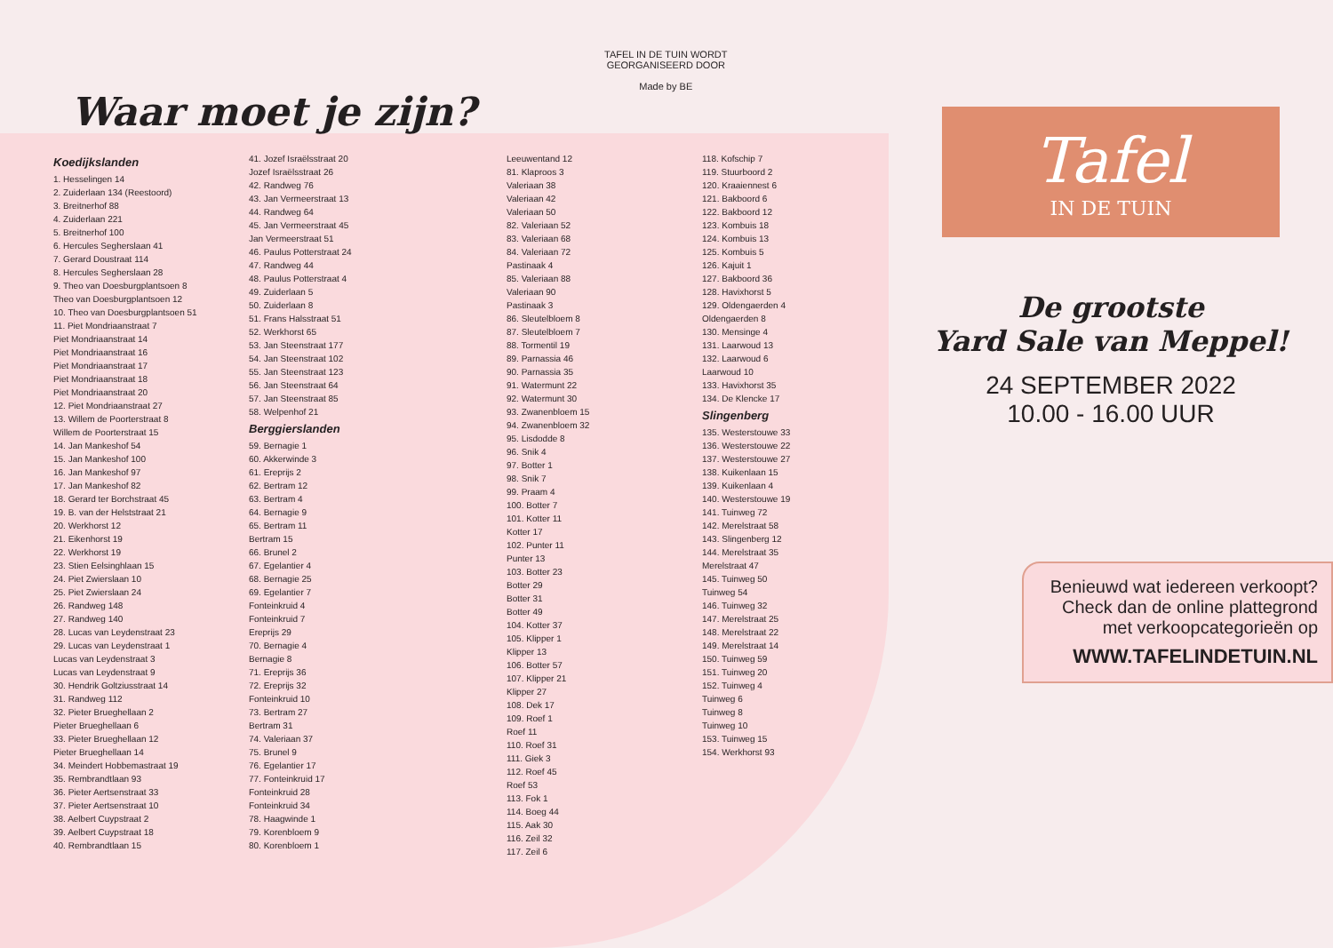TAFEL IN DE TUIN WORDT
GEORGANISEERD DOOR
Made by BE
Waar moet je zijn?
Koedijkslanden
1. Hesselingen 14
2. Zuiderlaan 134 (Reestoord)
3. Breitnerhof 88
4. Zuiderlaan 221
5. Breitnerhof 100
6. Hercules Segherslaan 41
7. Gerard Doustraat 114
8. Hercules Segherslaan 28
9. Theo van Doesburgplantsoen 8
Theo van Doesburgplantsoen 12
10. Theo van Doesburgplantsoen 51
11. Piet Mondriaanstraat 7
Piet Mondriaanstraat 14
Piet Mondriaanstraat 16
Piet Mondriaanstraat 17
Piet Mondriaanstraat 18
Piet Mondriaanstraat 20
12. Piet Mondriaanstraat 27
13. Willem de Poorterstraat 8
Willem de Poorterstraat 15
14. Jan Mankeshof 54
15. Jan Mankeshof 100
16. Jan Mankeshof 97
17. Jan Mankeshof 82
18. Gerard ter Borchstraat 45
19. B. van der Helststraat 21
20. Werkhorst 12
21. Eikenhorst 19
22. Werkhorst 19
23. Stien Eelsinghlaan 15
24. Piet Zwierslaan 10
25. Piet Zwierslaan 24
26. Randweg 148
27. Randweg 140
28. Lucas van Leydenstraat 23
29. Lucas van Leydenstraat 1
Lucas van Leydenstraat 3
Lucas van Leydenstraat 9
30. Hendrik Goltziusstraat 14
31. Randweg 112
32. Pieter Brueghellaan 2
Pieter Brueghellaan 6
33. Pieter Brueghellaan 12
Pieter Brueghellaan 14
34. Meindert Hobbemastraat 19
35. Rembrandtlaan 93
36. Pieter Aertsenstraat 33
37. Pieter Aertsenstraat 10
38. Aelbert Cuypstraat 2
39. Aelbert Cuypstraat 18
40. Rembrandtlaan 15
41. Jozef Israëlsstraat 20
Jozef Israëlsstraat 26
42. Randweg 76
43. Jan Vermeerstraat 13
44. Randweg 64
45. Jan Vermeerstraat 45
Jan Vermeerstraat 51
46. Paulus Potterstraat 24
47. Randweg 44
48. Paulus Potterstraat 4
49. Zuiderlaan 5
50. Zuiderlaan 8
51. Frans Halsstraat 51
52. Werkhorst 65
53. Jan Steenstraat 177
54. Jan Steenstraat 102
55. Jan Steenstraat 123
56. Jan Steenstraat 64
57. Jan Steenstraat 85
58. Welpenhof 21
Berggierslanden
59. Bernagie 1
60. Akkerwinde 3
61. Ereprijs 2
62. Bertram 12
63. Bertram 4
64. Bernagie 9
65. Bertram 11
Bertram 15
66. Brunel 2
67. Egelantier 4
68. Bernagie 25
69. Egelantier 7
Fonteinkruid 4
Fonteinkruid 7
Ereprijs 29
70. Bernagie 4
Bernagie 8
71. Ereprijs 36
72. Ereprijs 32
Fonteinkruid 10
73. Bertram 27
Bertram 31
74. Valeriaan 37
75. Brunel 9
76. Egelantier 17
77. Fonteinkruid 17
Fonteinkruid 28
Fonteinkruid 34
78. Haagwinde 1
79. Korenbloem 9
80. Korenbloem 1
Leeuwentand 12
81. Klaproos 3
Valeriaan 38
Valeriaan 42
Valeriaan 50
82. Valeriaan 52
83. Valeriaan 68
84. Valeriaan 72
Pastinaak 4
85. Valeriaan 88
Valeriaan 90
Pastinaak 3
86. Sleutelbloem 8
87. Sleutelbloem 7
88. Tormentil 19
89. Parnassia 46
90. Parnassia 35
91. Watermunt 22
92. Watermunt 30
93. Zwanenbloem 15
94. Zwanenbloem 32
95. Lisdodde 8
96. Snik 4
97. Botter 1
98. Snik 7
99. Praam 4
100. Botter 7
101. Kotter 11
Kotter 17
102. Punter 11
Punter 13
103. Botter 23
Botter 29
Botter 31
Botter 49
104. Kotter 37
105. Klipper 1
Klipper 13
106. Botter 57
107. Klipper 21
Klipper 27
108. Dek 17
109. Roef 1
Roef 11
110. Roef 31
111. Giek 3
112. Roef 45
Roef 53
113. Fok 1
114. Boeg 44
115. Aak 30
116. Zeil 32
117. Zeil 6
118. Kofschip 7
119. Stuurboord 2
120. Kraaiennest 6
121. Bakboord 6
122. Bakboord 12
123. Kombuis 18
124. Kombuis 13
125. Kombuis 5
126. Kajuit 1
127. Bakboord 36
128. Havixhorst 5
129. Oldengaerden 4
Oldengaerden 8
130. Mensinge 4
131. Laarwoud 13
132. Laarwoud 6
Laarwoud 10
133. Havixhorst 35
134. De Klencke 17
Slingenberg
135. Westerstouwe 33
136. Westerstouwe 22
137. Westerstouwe 27
138. Kuikenlaan 15
139. Kuikenlaan 4
140. Westerstouwe 19
141. Tuinweg 72
142. Merelstraat 58
143. Slingenberg 12
144. Merelstraat 35
Merelstraat 47
145. Tuinweg 50
Tuinweg 54
146. Tuinweg 32
147. Merelstraat 25
148. Merelstraat 22
149. Merelstraat 14
150. Tuinweg 59
151. Tuinweg 20
152. Tuinweg 4
Tuinweg 6
Tuinweg 8
Tuinweg 10
153. Tuinweg 15
154. Werkhorst 93
Tafel
IN DE TUIN
De grootste
Yard Sale van Meppel!
24 SEPTEMBER 2022
10.00 - 16.00 UUR
Benieuwd wat iedereen verkoopt? Check dan de online plattegrond met verkoopcategorieën op
WWW.TAFELINDETUIN.NL